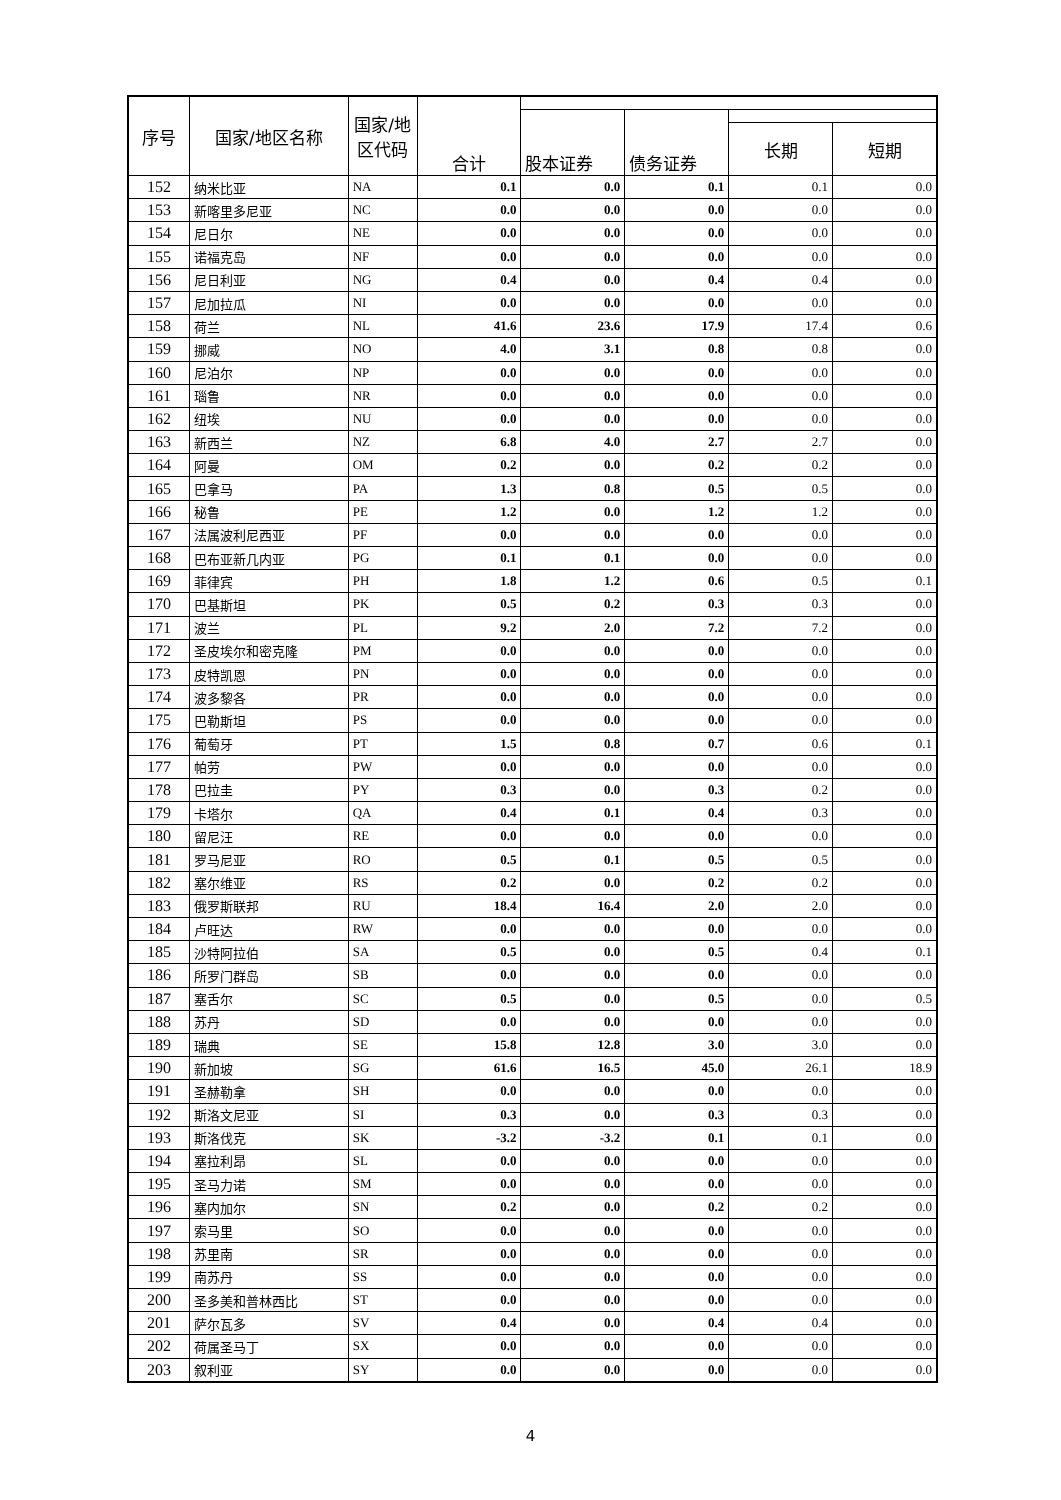| 序号 | 国家/地区名称 | 国家/地 区代码 | 合计 | | | | |
| --- | --- | --- | --- | --- | --- | --- | --- |
| | | | | 股本证券 | 债务证券 | | |
| | | | | | | 长期 | 短期 |
| 152 | 纳米比亚 | NA | 0.1 | 0.0 | 0.1 | 0.1 | 0.0 |
| 153 | 新喀里多尼亚 | NC | 0.0 | 0.0 | 0.0 | 0.0 | 0.0 |
| 154 | 尼日尔 | NE | 0.0 | 0.0 | 0.0 | 0.0 | 0.0 |
| 155 | 诺福克岛 | NF | 0.0 | 0.0 | 0.0 | 0.0 | 0.0 |
| 156 | 尼日利亚 | NG | 0.4 | 0.0 | 0.4 | 0.4 | 0.0 |
| 157 | 尼加拉瓜 | NI | 0.0 | 0.0 | 0.0 | 0.0 | 0.0 |
| 158 | 荷兰 | NL | 41.6 | 23.6 | 17.9 | 17.4 | 0.6 |
| 159 | 挪威 | NO | 4.0 | 3.1 | 0.8 | 0.8 | 0.0 |
| 160 | 尼泊尔 | NP | 0.0 | 0.0 | 0.0 | 0.0 | 0.0 |
| 161 | 瑙鲁 | NR | 0.0 | 0.0 | 0.0 | 0.0 | 0.0 |
| 162 | 纽埃 | NU | 0.0 | 0.0 | 0.0 | 0.0 | 0.0 |
| 163 | 新西兰 | NZ | 6.8 | 4.0 | 2.7 | 2.7 | 0.0 |
| 164 | 阿曼 | OM | 0.2 | 0.0 | 0.2 | 0.2 | 0.0 |
| 165 | 巴拿马 | PA | 1.3 | 0.8 | 0.5 | 0.5 | 0.0 |
| 166 | 秘鲁 | PE | 1.2 | 0.0 | 1.2 | 1.2 | 0.0 |
| 167 | 法属波利尼西亚 | PF | 0.0 | 0.0 | 0.0 | 0.0 | 0.0 |
| 168 | 巴布亚新几内亚 | PG | 0.1 | 0.1 | 0.0 | 0.0 | 0.0 |
| 169 | 菲律宾 | PH | 1.8 | 1.2 | 0.6 | 0.5 | 0.1 |
| 170 | 巴基斯坦 | PK | 0.5 | 0.2 | 0.3 | 0.3 | 0.0 |
| 171 | 波兰 | PL | 9.2 | 2.0 | 7.2 | 7.2 | 0.0 |
| 172 | 圣皮埃尔和密克隆 | PM | 0.0 | 0.0 | 0.0 | 0.0 | 0.0 |
| 173 | 皮特凯恩 | PN | 0.0 | 0.0 | 0.0 | 0.0 | 0.0 |
| 174 | 波多黎各 | PR | 0.0 | 0.0 | 0.0 | 0.0 | 0.0 |
| 175 | 巴勒斯坦 | PS | 0.0 | 0.0 | 0.0 | 0.0 | 0.0 |
| 176 | 葡萄牙 | PT | 1.5 | 0.8 | 0.7 | 0.6 | 0.1 |
| 177 | 帕劳 | PW | 0.0 | 0.0 | 0.0 | 0.0 | 0.0 |
| 178 | 巴拉圭 | PY | 0.3 | 0.0 | 0.3 | 0.2 | 0.0 |
| 179 | 卡塔尔 | QA | 0.4 | 0.1 | 0.4 | 0.3 | 0.0 |
| 180 | 留尼汪 | RE | 0.0 | 0.0 | 0.0 | 0.0 | 0.0 |
| 181 | 罗马尼亚 | RO | 0.5 | 0.1 | 0.5 | 0.5 | 0.0 |
| 182 | 塞尔维亚 | RS | 0.2 | 0.0 | 0.2 | 0.2 | 0.0 |
| 183 | 俄罗斯联邦 | RU | 18.4 | 16.4 | 2.0 | 2.0 | 0.0 |
| 184 | 卢旺达 | RW | 0.0 | 0.0 | 0.0 | 0.0 | 0.0 |
| 185 | 沙特阿拉伯 | SA | 0.5 | 0.0 | 0.5 | 0.4 | 0.1 |
| 186 | 所罗门群岛 | SB | 0.0 | 0.0 | 0.0 | 0.0 | 0.0 |
| 187 | 塞舌尔 | SC | 0.5 | 0.0 | 0.5 | 0.0 | 0.5 |
| 188 | 苏丹 | SD | 0.0 | 0.0 | 0.0 | 0.0 | 0.0 |
| 189 | 瑞典 | SE | 15.8 | 12.8 | 3.0 | 3.0 | 0.0 |
| 190 | 新加坡 | SG | 61.6 | 16.5 | 45.0 | 26.1 | 18.9 |
| 191 | 圣赫勒拿 | SH | 0.0 | 0.0 | 0.0 | 0.0 | 0.0 |
| 192 | 斯洛文尼亚 | SI | 0.3 | 0.0 | 0.3 | 0.3 | 0.0 |
| 193 | 斯洛伐克 | SK | -3.2 | -3.2 | 0.1 | 0.1 | 0.0 |
| 194 | 塞拉利昂 | SL | 0.0 | 0.0 | 0.0 | 0.0 | 0.0 |
| 195 | 圣马力诺 | SM | 0.0 | 0.0 | 0.0 | 0.0 | 0.0 |
| 196 | 塞内加尔 | SN | 0.2 | 0.0 | 0.2 | 0.2 | 0.0 |
| 197 | 索马里 | SO | 0.0 | 0.0 | 0.0 | 0.0 | 0.0 |
| 198 | 苏里南 | SR | 0.0 | 0.0 | 0.0 | 0.0 | 0.0 |
| 199 | 南苏丹 | SS | 0.0 | 0.0 | 0.0 | 0.0 | 0.0 |
| 200 | 圣多美和普林西比 | ST | 0.0 | 0.0 | 0.0 | 0.0 | 0.0 |
| 201 | 萨尔瓦多 | SV | 0.4 | 0.0 | 0.4 | 0.4 | 0.0 |
| 202 | 荷属圣马丁 | SX | 0.0 | 0.0 | 0.0 | 0.0 | 0.0 |
| 203 | 叙利亚 | SY | 0.0 | 0.0 | 0.0 | 0.0 | 0.0 |
4